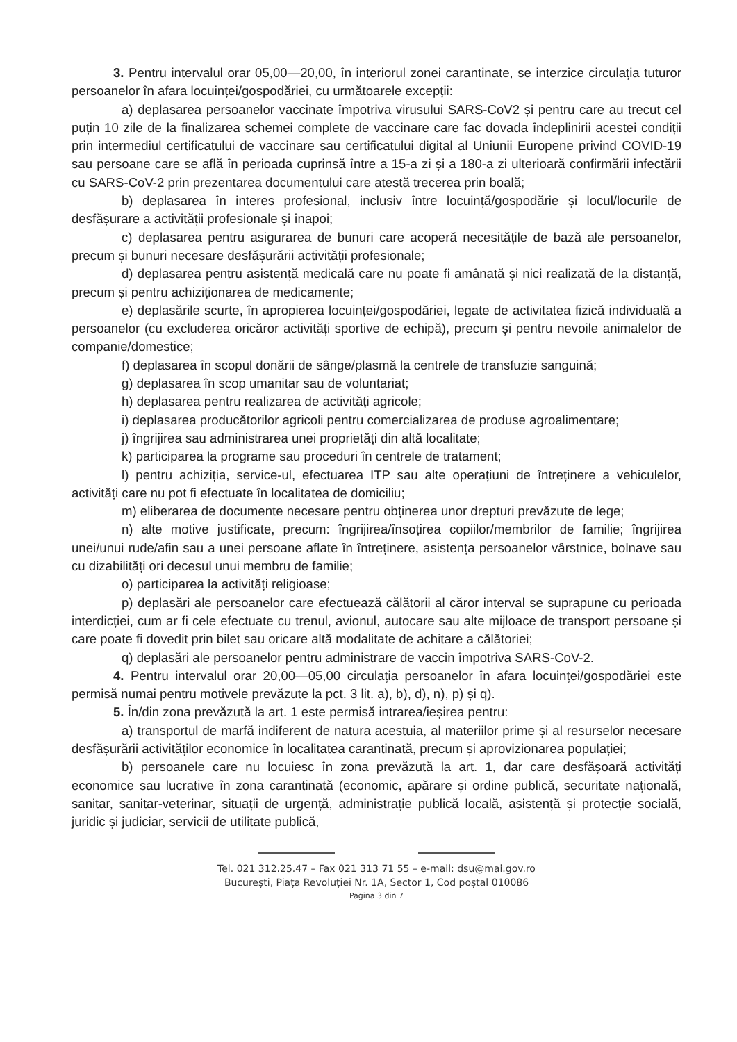3. Pentru intervalul orar 05,00—20,00, în interiorul zonei carantinate, se interzice circulația tuturor persoanelor în afara locuinței/gospodăriei, cu următoarele excepții:
a) deplasarea persoanelor vaccinate împotriva virusului SARS-CoV2 și pentru care au trecut cel puțin 10 zile de la finalizarea schemei complete de vaccinare care fac dovada îndeplinirii acestei condiții prin intermediul certificatului de vaccinare sau certificatului digital al Uniunii Europene privind COVID-19 sau persoane care se află în perioada cuprinsă între a 15-a zi și a 180-a zi ulterioară confirmării infectării cu SARS-CoV-2 prin prezentarea documentului care atestă trecerea prin boală;
b) deplasarea în interes profesional, inclusiv între locuință/gospodărie și locul/locurile de desfășurare a activității profesionale și înapoi;
c) deplasarea pentru asigurarea de bunuri care acoperă necesitățile de bază ale persoanelor, precum și bunuri necesare desfășurării activității profesionale;
d) deplasarea pentru asistență medicală care nu poate fi amânată și nici realizată de la distanță, precum și pentru achiziționarea de medicamente;
e) deplasările scurte, în apropierea locuinței/gospodăriei, legate de activitatea fizică individuală a persoanelor (cu excluderea oricăror activități sportive de echipă), precum și pentru nevoile animalelor de companie/domestice;
f) deplasarea în scopul donării de sânge/plasmă la centrele de transfuzie sanguină;
g) deplasarea în scop umanitar sau de voluntariat;
h) deplasarea pentru realizarea de activități agricole;
i) deplasarea producătorilor agricoli pentru comercializarea de produse agroalimentare;
j) îngrijirea sau administrarea unei proprietăți din altă localitate;
k) participarea la programe sau proceduri în centrele de tratament;
l) pentru achiziția, service-ul, efectuarea ITP sau alte operațiuni de întreținere a vehiculelor, activități care nu pot fi efectuate în localitatea de domiciliu;
m) eliberarea de documente necesare pentru obținerea unor drepturi prevăzute de lege;
n) alte motive justificate, precum: îngrijirea/însoțirea copiilor/membrilor de familie; îngrijirea unei/unui rude/afin sau a unei persoane aflate în întreținere, asistența persoanelor vârstnice, bolnave sau cu dizabilități ori decesul unui membru de familie;
o) participarea la activități religioase;
p) deplasări ale persoanelor care efectuează călătorii al căror interval se suprapune cu perioada interdicției, cum ar fi cele efectuate cu trenul, avionul, autocare sau alte mijloace de transport persoane și care poate fi dovedit prin bilet sau oricare altă modalitate de achitare a călătoriei;
q) deplasări ale persoanelor pentru administrare de vaccin împotriva SARS-CoV-2.
4. Pentru intervalul orar 20,00—05,00 circulația persoanelor în afara locuinței/gospodăriei este permisă numai pentru motivele prevăzute la pct. 3 lit. a), b), d), n), p) și q).
5. În/din zona prevăzută la art. 1 este permisă intrarea/ieșirea pentru:
a) transportul de marfă indiferent de natura acestuia, al materiilor prime și al resurselor necesare desfășurării activităților economice în localitatea carantinată, precum și aprovizionarea populației;
b) persoanele care nu locuiesc în zona prevăzută la art. 1, dar care desfășoară activități economice sau lucrative în zona carantinată (economic, apărare și ordine publică, securitate națională, sanitar, sanitar-veterinar, situații de urgență, administrație publică locală, asistență și protecție socială, juridic și judiciar, servicii de utilitate publică,
Tel. 021 312.25.47 – Fax 021 313 71 55 – e-mail: dsu@mai.gov.ro
București, Piața Revoluției Nr. 1A, Sector 1, Cod poștal 010086
Pagina 3 din 7